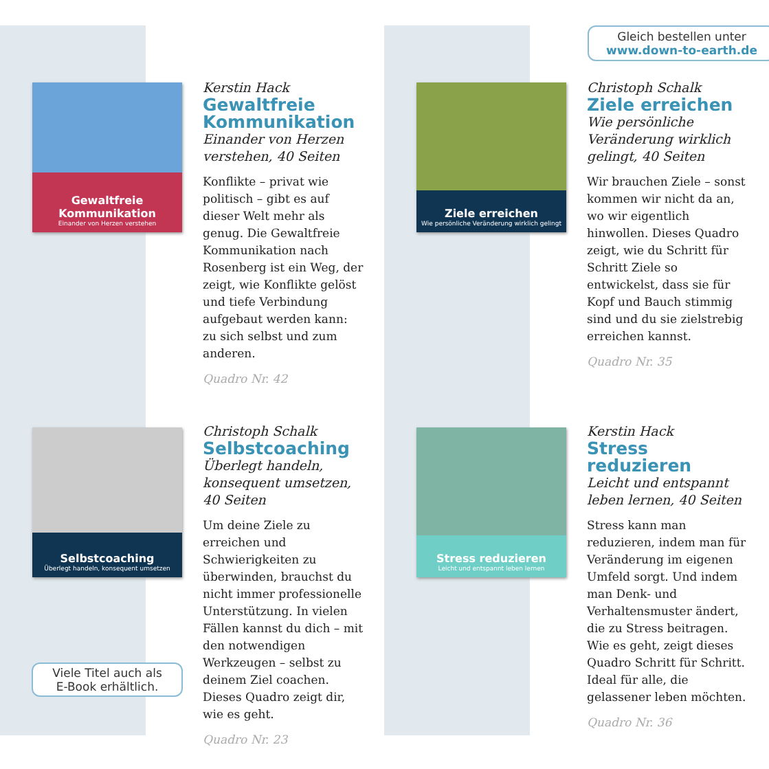Gleich bestellen unter
www.down-to-earth.de
Gewaltfreie Kommunikation
Einander von Herzen verstehen
Kerstin Hack
Gewaltfreie Kommunikation
Einander von Herzen verstehen, 40 Seiten
Konflikte – privat wie politisch – gibt es auf dieser Welt mehr als genug. Die Gewaltfreie Kommunikation nach Rosenberg ist ein Weg, der zeigt, wie Konflikte gelöst und tiefe Verbindung aufgebaut werden kann: zu sich selbst und zum anderen.
Quadro Nr. 42
Selbstcoaching
Überlegt handeln, konsequent umsetzen
Christoph Schalk
Selbstcoaching
Überlegt handeln, konsequent umsetzen, 40 Seiten
Um deine Ziele zu erreichen und Schwierigkeiten zu überwinden, brauchst du nicht immer professionelle Unterstützung. In vielen Fällen kannst du dich – mit den notwendigen Werkzeugen – selbst zu deinem Ziel coachen. Dieses Quadro zeigt dir, wie es geht.
Quadro Nr. 23
Ziele erreichen
Wie persönliche Veränderung wirklich gelingt
Christoph Schalk
Ziele erreichen
Wie persönliche Veränderung wirklich gelingt, 40 Seiten
Wir brauchen Ziele – sonst kommen wir nicht da an, wo wir eigentlich hinwollen. Dieses Quadro zeigt, wie du Schritt für Schritt Ziele so entwickelst, dass sie für Kopf und Bauch stimmig sind und du sie zielstrebig erreichen kannst.
Quadro Nr. 35
Stress reduzieren
Leicht und entspannt leben lernen
Kerstin Hack
Stress reduzieren
Leicht und entspannt leben lernen, 40 Seiten
Stress kann man reduzieren, indem man für Veränderung im eigenen Umfeld sorgt. Und indem man Denk- und Verhaltensmuster ändert, die zu Stress beitragen. Wie es geht, zeigt dieses Quadro Schritt für Schritt. Ideal für alle, die gelassener leben möchten.
Quadro Nr. 36
Viele Titel auch als
E-Book erhältlich.